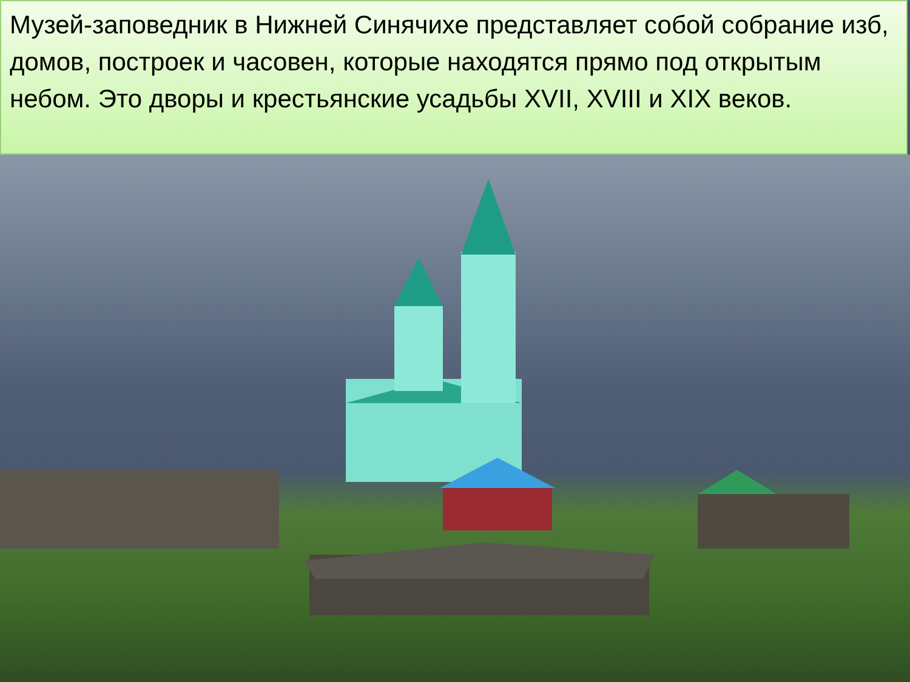Музей-заповедник в Нижней Синячихе представляет собой собрание изб, домов, построек и часовен, которые находятся прямо под открытым небом. Это дворы и крестьянские усадьбы XVII, XVIII и XIX веков.